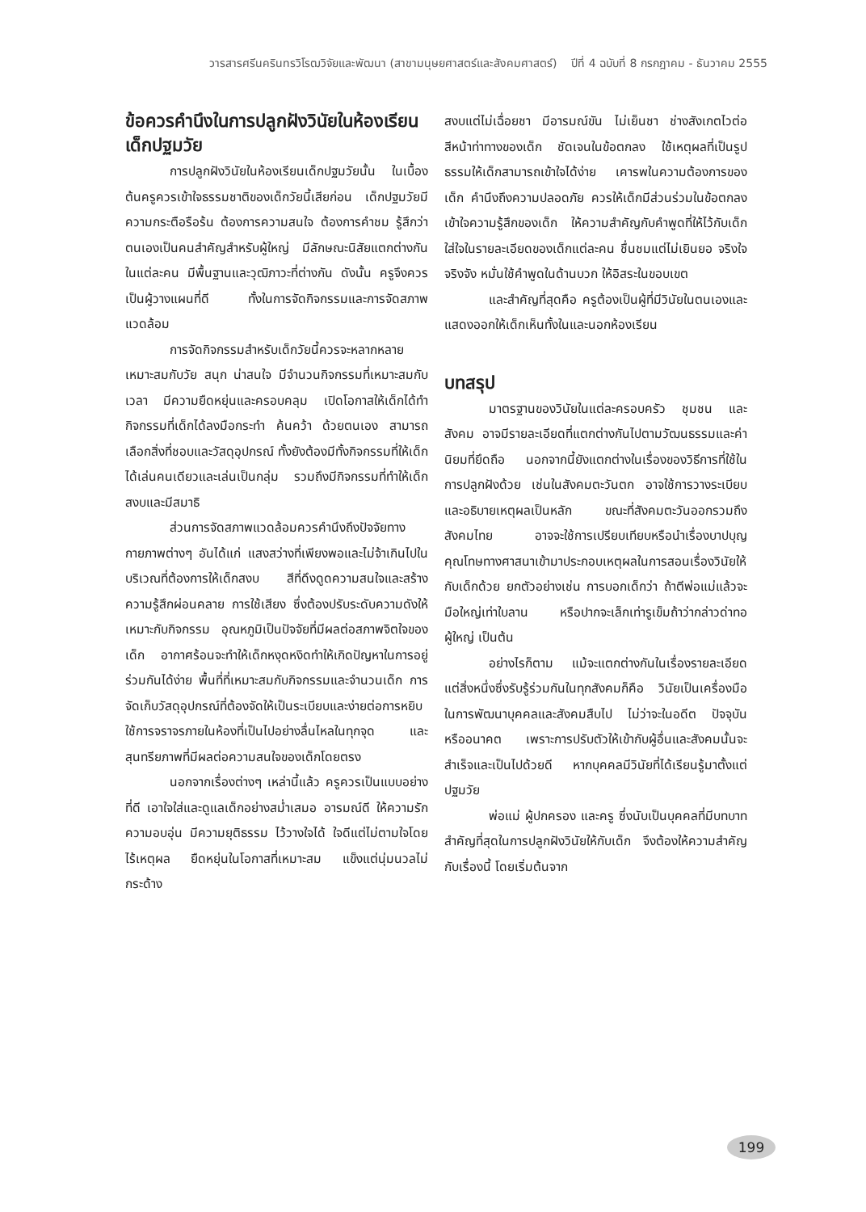วารสารศรีนครินทรวิโรฒวิจัยและพัฒนา (สาขามนุษยศาสตร์และสังคมศาสตร์) ปีที่ 4 ฉบับที่ 8 กรกฎาคม - ธันวาคม 2555
ข้อควรคำนึงในการปลูกฝังวินัยในห้องเรียนเด็กปฐมวัย
การปลูกฝังวินัยในห้องเรียนเด็กปฐมวัยนั้น ในเบื้องต้นครูควรเข้าใจธรรมชาติของเด็กวัยนี้เสียก่อน เด็กปฐมวัยมีความกระตือรือร้น ต้องการความสนใจ ต้องการคำชม รู้สึกว่าตนเองเป็นคนสำคัญสำหรับผู้ใหญ่ มีลักษณะนิสัยแตกต่างกันในแต่ละคน มีพื้นฐานและวุฒิภาวะที่ต่างกัน ดังนั้น ครูจึงควรเป็นผู้วางแผนที่ดี ทั้งในการจัดกิจกรรมและการจัดสภาพแวดล้อม
การจัดกิจกรรมสำหรับเด็กวัยนี้ควรจะหลากหลาย เหมาะสมกับวัย สนุก น่าสนใจ มีจำนวนกิจกรรมที่เหมาะสมกับเวลา มีความยืดหยุ่นและครอบคลุม เปิดโอกาสให้เด็กได้ทำกิจกรรมที่เด็กได้ลงมือกระทำ ค้นคว้า ด้วยตนเอง สามารถเลือกสิ่งที่ชอบและวัสดุอุปกรณ์ ทั้งยังต้องมีทั้งกิจกรรมที่ให้เด็กได้เล่นคนเดียวและเล่นเป็นกลุ่ม รวมถึงมีกิจกรรมที่ทำให้เด็กสงบและมีสมาธิ
ส่วนการจัดสภาพแวดล้อมควรคำนึงถึงปัจจัยทางกายภาพต่างๆ อันได้แก่ แสงสว่างที่เพียงพอและไม่จ้าเกินไปในบริเวณที่ต้องการให้เด็กสงบ สีที่ดึงดูดความสนใจและสร้างความรู้สึกผ่อนคลาย การใช้เสียง ซึ่งต้องปรับระดับความดังให้เหมาะกับกิจกรรม อุณหภูมิเป็นปัจจัยที่มีผลต่อสภาพจิตใจของเด็ก อากาศร้อนจะทำให้เด็กหงุดหงิดทำให้เกิดปัญหาในการอยู่ร่วมกันได้ง่าย พื้นที่ที่เหมาะสมกับกิจกรรมและจำนวนเด็ก การจัดเก็บวัสดุอุปกรณ์ที่ต้องจัดให้เป็นระเบียบและง่ายต่อการหยิบใช้การจราจรภายในห้องที่เป็นไปอย่างลื่นไหลในทุกจุด และสุนทรียภาพที่มีผลต่อความสนใจของเด็กโดยตรง
นอกจากเรื่องต่างๆ เหล่านี้แล้ว ครูควรเป็นแบบอย่างที่ดี เอาใจใส่และดูแลเด็กอย่างสม่ำเสมอ อารมณ์ดี ให้ความรักความอบอุ่น มีความยุติธรรม ไว้วางใจได้ ใจดีแต่ไม่ตามใจโดยไร้เหตุผล ยืดหยุ่นในโอกาสที่เหมาะสม แข็งแต่นุ่มนวลไม่กระด้าง
สงบแต่ไม่เฉื่อยชา มีอารมณ์ขัน ไม่เย็นชา ช่างสังเกตไวต่อสีหน้าท่าทางของเด็ก ชัดเจนในข้อตกลง ใช้เหตุผลที่เป็นรูปธรรมให้เด็กสามารถเข้าใจได้ง่าย เคารพในความต้องการของเด็ก คำนึงถึงความปลอดภัย ควรให้เด็กมีส่วนร่วมในข้อตกลง เข้าใจความรู้สึกของเด็ก ให้ความสำคัญกับคำพูดที่ให้ไว้กับเด็กใส่ใจในรายละเอียดของเด็กแต่ละคน ชื่นชมแต่ไม่เยินยอ จริงใจ จริงจัง หมั่นใช้คำพูดในด้านบวก ให้อิสระในขอบเขต
และสำคัญที่สุดคือ ครูต้องเป็นผู้ที่มีวินัยในตนเองและแสดงออกให้เด็กเห็นทั้งในและนอกห้องเรียน
บทสรุป
มาตรฐานของวินัยในแต่ละครอบครัว ชุมชน และสังคม อาจมีรายละเอียดที่แตกต่างกันไปตามวัฒนธรรมและค่านิยมที่ยึดถือ นอกจากนี้ยังแตกต่างในเรื่องของวิธีการที่ใช้ในการปลูกฝังด้วย เช่นในสังคมตะวันตก อาจใช้การวางระเบียบและอธิบายเหตุผลเป็นหลัก ขณะที่สังคมตะวันออกรวมถึงสังคมไทย อาจจะใช้การเปรียบเทียบหรือนำเรื่องบาปบุญคุณโทษทางศาสนาเข้ามาประกอบเหตุผลในการสอนเรื่องวินัยให้กับเด็กด้วย ยกตัวอย่างเช่น การบอกเด็กว่า ถ้าตีพ่อแม่แล้วจะมือใหญ่เท่าใบลาน หรือปากจะเล็กเท่ารูเข็มถ้าว่ากล่าวด่าทอผู้ใหญ่ เป็นต้น
อย่างไรก็ตาม แม้จะแตกต่างกันในเรื่องรายละเอียด แต่สิ่งหนึ่งซึ่งรับรู้ร่วมกันในทุกสังคมก็คือ วินัยเป็นเครื่องมือในการพัฒนาบุคคลและสังคมสืบไป ไม่ว่าจะในอดีต ปัจจุบัน หรืออนาคต เพราะการปรับตัวให้เข้ากับผู้อื่นและสังคมนั้นจะสำเร็จและเป็นไปด้วยดี หากบุคคลมีวินัยที่ได้เรียนรู้มาตั้งแต่ปฐมวัย
พ่อแม่ ผู้ปกครอง และครู ซึ่งนับเป็นบุคคลที่มีบทบาทสำคัญที่สุดในการปลูกฝังวินัยให้กับเด็ก จึงต้องให้ความสำคัญกับเรื่องนี้ โดยเริ่มต้นจาก
199